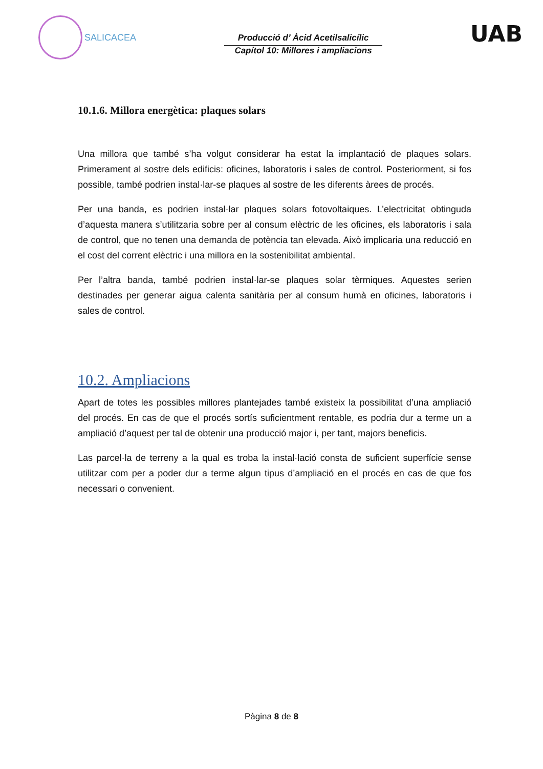SALICACEA
Producció d’ Àcid Acetilsalicílic
Capítol 10: Millores i ampliacions
UAB
10.1.6. Millora energètica: plaques solars
Una millora que també s’ha volgut considerar ha estat la implantació de plaques solars. Primerament al sostre dels edificis: oficines, laboratoris i sales de control. Posteriorment, si fos possible, també podrien instal·lar-se plaques al sostre de les diferents àrees de procés.
Per una banda, es podrien instal·lar plaques solars fotovoltaiques. L’electricitat obtinguda d’aquesta manera s’utilitzaria sobre per al consum elèctric de les oficines, els laboratoris i sala de control, que no tenen una demanda de potència tan elevada. Això implicaria una reducció en el cost del corrent elèctric i una millora en la sostenibilitat ambiental.
Per l’altra banda, també podrien instal·lar-se plaques solar tèrmiques. Aquestes serien destinades per generar aigua calenta sanitària per al consum humà en oficines, laboratoris i sales de control.
10.2. Ampliacions
Apart de totes les possibles millores plantejades també existeix la possibilitat d’una ampliació del procés. En cas de que el procés sortís suficientment rentable, es podria dur a terme un a ampliació d’aquest per tal de obtenir una producció major i, per tant, majors beneficis.
Las parcel·la de terreny a la qual es troba la instal·lació consta de suficient superfície sense utilitzar com per a poder dur a terme algun tipus d’ampliació en el procés en cas de que fos necessari o convenient.
Pàgina 8 de 8